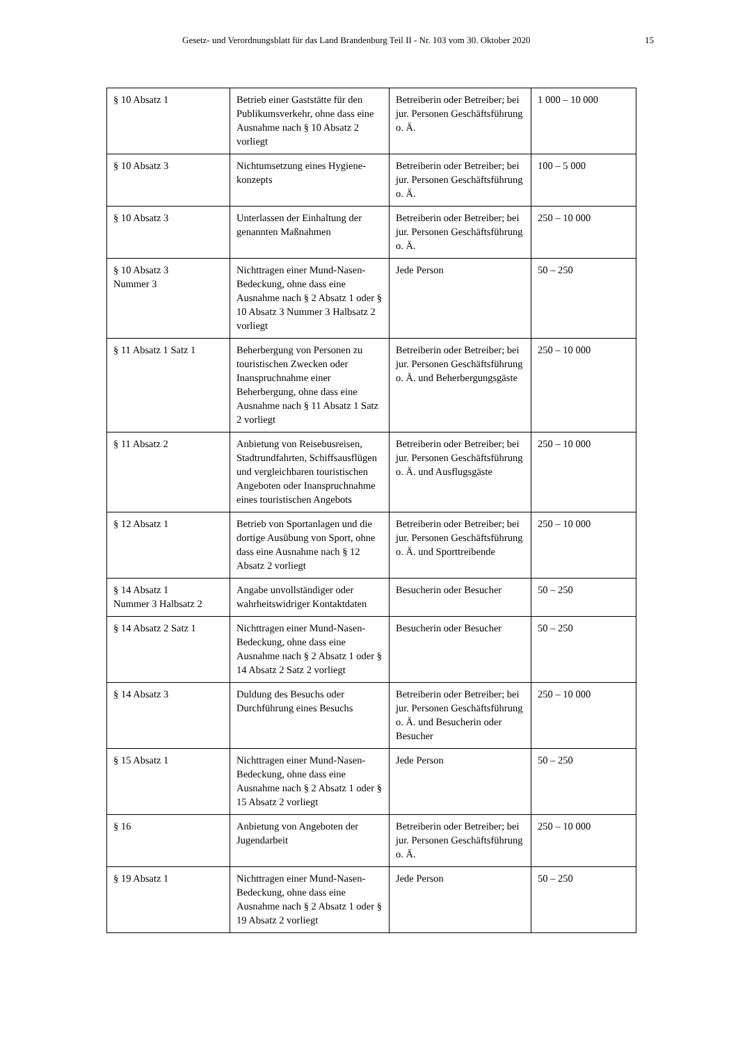Gesetz- und Verordnungsblatt für das Land Brandenburg Teil II - Nr. 103 vom 30. Oktober 2020 15
| § 10 Absatz 1 | Betrieb einer Gaststätte für den Publikumsverkehr, ohne dass eine Ausnahme nach § 10 Absatz 2 vorliegt | Betreiberin oder Betreiber; bei jur. Personen Geschäfts­führung o. Ä. | 1 000 – 10 000 |
| § 10 Absatz 3 | Nichtumsetzung eines Hygiene­konzepts | Betreiberin oder Betreiber; bei jur. Personen Geschäfts­führung o. Ä. | 100 – 5 000 |
| § 10 Absatz 3 | Unterlassen der Einhaltung der genannten Maßnahmen | Betreiberin oder Betreiber; bei jur. Personen Geschäfts­führung o. Ä. | 250 – 10 000 |
| § 10 Absatz 3 Nummer 3 | Nichttragen einer Mund-Nasen-Bedeckung, ohne dass eine Ausnahme nach § 2 Absatz 1 oder § 10 Absatz 3 Nummer 3 Halbsatz 2 vorliegt | Jede Person | 50 – 250 |
| § 11 Absatz 1 Satz 1 | Beherbergung von Personen zu touristischen Zwecken oder Inanspruchnahme einer Beherbergung, ohne dass eine Ausnahme nach § 11 Absatz 1 Satz 2 vorliegt | Betreiberin oder Betreiber; bei jur. Personen Geschäfts­führung o. Ä. und Beher­bergungsgäste | 250 – 10 000 |
| § 11 Absatz 2 | Anbietung von Reisebusreisen, Stadtrundfahrten, Schiffsaus­flügen und vergleichbaren touristischen Angeboten oder Inanspruchnahme eines touristischen Angebots | Betreiberin oder Betreiber; bei jur. Personen Geschäfts­führung o. Ä. und Ausflugs­gäste | 250 – 10 000 |
| § 12 Absatz 1 | Betrieb von Sportanlagen und die dortige Ausübung von Sport, ohne dass eine Aus­nahme nach § 12 Absatz 2 vorliegt | Betreiberin oder Betreiber; bei jur. Personen Geschäfts­führung o. Ä. und Sport­treibende | 250 – 10 000 |
| § 14 Absatz 1 Nummer 3 Halbsatz 2 | Angabe unvollständiger oder wahrheitswidriger Kontaktdaten | Besucherin oder Besucher | 50 – 250 |
| § 14 Absatz 2 Satz 1 | Nichttragen einer Mund-Nasen-Bedeckung, ohne dass eine Ausnahme nach § 2 Absatz 1 oder § 14 Absatz 2 Satz 2 vorliegt | Besucherin oder Besucher | 50 – 250 |
| § 14 Absatz 3 | Duldung des Besuchs oder Durchführung eines Besuchs | Betreiberin oder Betreiber; bei jur. Personen Geschäfts­führung o. Ä. und Besucherin oder Besucher | 250 – 10 000 |
| § 15 Absatz 1 | Nichttragen einer Mund-Nasen-Bedeckung, ohne dass eine Ausnahme nach § 2 Absatz 1 oder § 15 Absatz 2 vorliegt | Jede Person | 50 – 250 |
| § 16 | Anbietung von Angeboten der Jugendarbeit | Betreiberin oder Betreiber; bei jur. Personen Geschäfts­führung o. Ä. | 250 – 10 000 |
| § 19 Absatz 1 | Nichttragen einer Mund-Nasen-Bedeckung, ohne dass eine Ausnahme nach § 2 Absatz 1 oder § 19 Absatz 2 vorliegt | Jede Person | 50 – 250 |